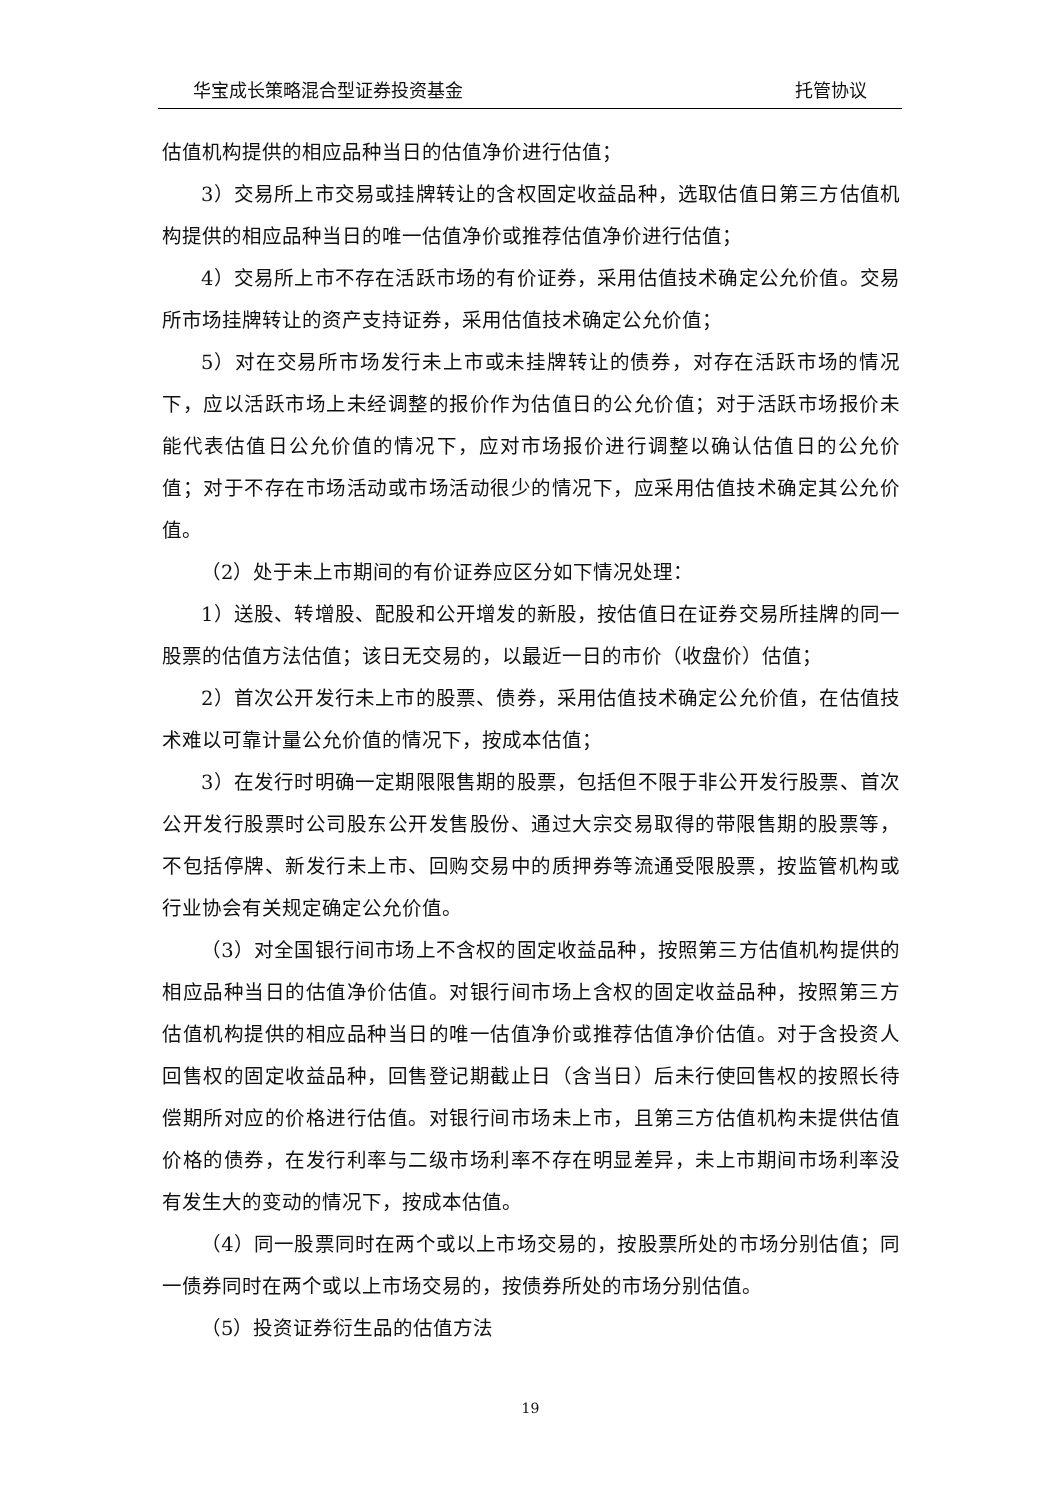华宝成长策略混合型证券投资基金 托管协议
估值机构提供的相应品种当日的估值净价进行估值；
3）交易所上市交易或挂牌转让的含权固定收益品种，选取估值日第三方估值机构提供的相应品种当日的唯一估值净价或推荐估值净价进行估值；
4）交易所上市不存在活跃市场的有价证券，采用估值技术确定公允价值。交易所市场挂牌转让的资产支持证券，采用估值技术确定公允价值；
5）对在交易所市场发行未上市或未挂牌转让的债券，对存在活跃市场的情况下，应以活跃市场上未经调整的报价作为估值日的公允价值；对于活跃市场报价未能代表估值日公允价值的情况下，应对市场报价进行调整以确认估值日的公允价值；对于不存在市场活动或市场活动很少的情况下，应采用估值技术确定其公允价值。
（2）处于未上市期间的有价证券应区分如下情况处理：
1）送股、转增股、配股和公开增发的新股，按估值日在证券交易所挂牌的同一股票的估值方法估值；该日无交易的，以最近一日的市价（收盘价）估值；
2）首次公开发行未上市的股票、债券，采用估值技术确定公允价值，在估值技术难以可靠计量公允价值的情况下，按成本估值；
3）在发行时明确一定期限限售期的股票，包括但不限于非公开发行股票、首次公开发行股票时公司股东公开发售股份、通过大宗交易取得的带限售期的股票等，不包括停牌、新发行未上市、回购交易中的质押券等流通受限股票，按监管机构或行业协会有关规定确定公允价值。
（3）对全国银行间市场上不含权的固定收益品种，按照第三方估值机构提供的相应品种当日的估值净价估值。对银行间市场上含权的固定收益品种，按照第三方估值机构提供的相应品种当日的唯一估值净价或推荐估值净价估值。对于含投资人回售权的固定收益品种，回售登记期截止日（含当日）后未行使回售权的按照长待偿期所对应的价格进行估值。对银行间市场未上市，且第三方估值机构未提供估值价格的债券，在发行利率与二级市场利率不存在明显差异，未上市期间市场利率没有发生大的变动的情况下，按成本估值。
（4）同一股票同时在两个或以上市场交易的，按股票所处的市场分别估值；同一债券同时在两个或以上市场交易的，按债券所处的市场分别估值。
（5）投资证券衍生品的估值方法
19